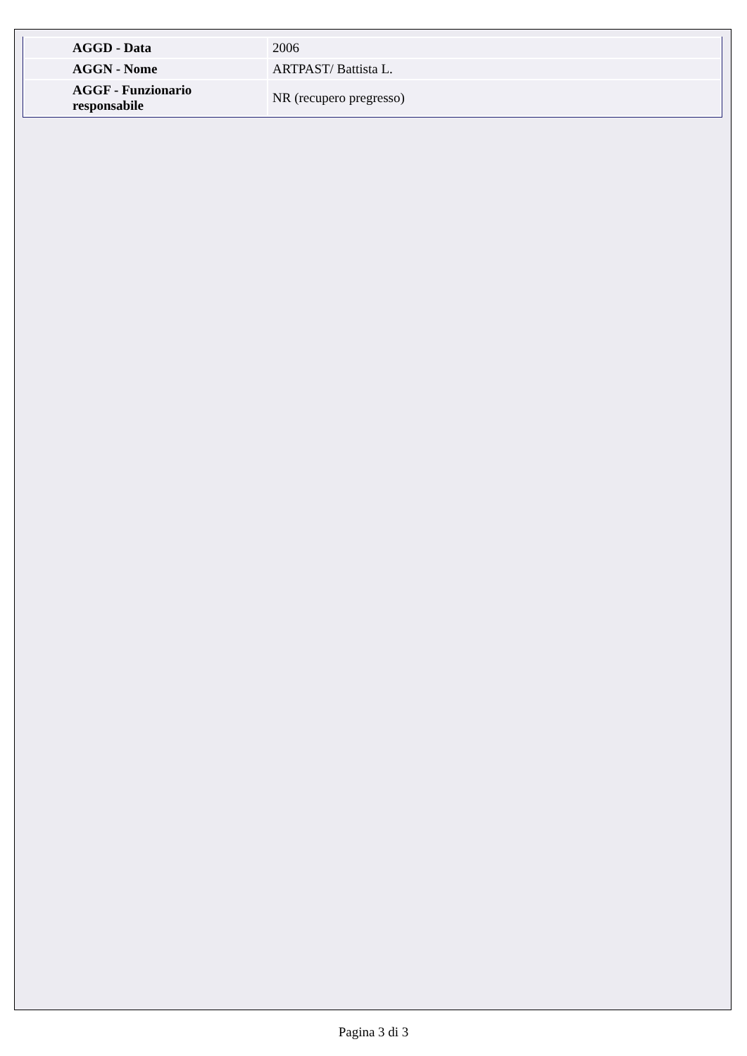| AGGD - Data | 2006 |
| AGGN - Nome | ARTPAST/ Battista L. |
| AGGF - Funzionario responsabile | NR (recupero pregresso) |
Pagina 3 di 3